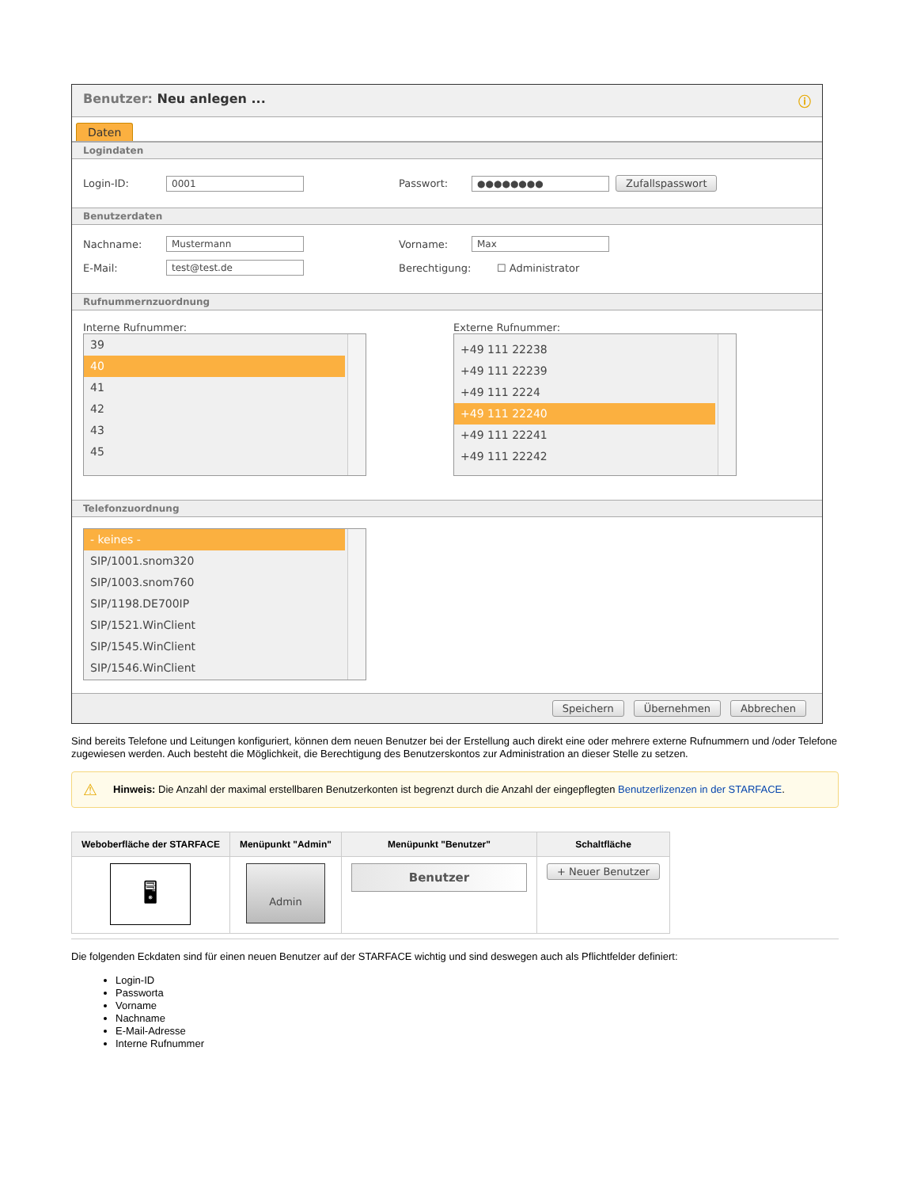Benutzer: Neu anlegen ... ⓘ
Daten
Logindaten
Login-ID: 0001 Passwort: ●●●●●●●● Zufallspasswort
Benutzerdaten
Nachname: Mustermann Vorname: Max
E-Mail: test@test.de Berechtigung: ☐ Administrator
Rufnummernzuordnung
Interne Rufnummer:
39
40
41
42
43
45
Externe Rufnummer:
+49 111 22238
+49 111 22239
+49 111 2224
+49 111 22240
+49 111 22241
+49 111 22242
Telefonzuordnung
- keines -
SIP/1001.snom320
SIP/1003.snom760
SIP/1198.DE700IP
SIP/1521.WinClient
SIP/1545.WinClient
SIP/1546.WinClient
Speichern Übernehmen Abbrechen
Sind bereits Telefone und Leitungen konfiguriert, können dem neuen Benutzer bei der Erstellung auch direkt eine oder mehrere externe Rufnummern und /oder Telefone zugewiesen werden. Auch besteht die Möglichkeit, die Berechtigung des Benutzerskontos zur Administration an dieser Stelle zu setzen.
⚠ Hinweis: Die Anzahl der maximal erstellbaren Benutzerkonten ist begrenzt durch die Anzahl der eingepflegten Benutzerlizenzen in der STARFACE.
| Weboberfläche der STARFACE | Menüpunkt "Admin" | Menüpunkt "Benutzer" | Schaltfläche |
| --- | --- | --- | --- |
| 🖥 | Admin | Benutzer | + Neuer Benutzer |
Die folgenden Eckdaten sind für einen neuen Benutzer auf der STARFACE wichtig und sind deswegen auch als Pflichtfelder definiert:
Login-ID
Passworta
Vorname
Nachname
E-Mail-Adresse
Interne Rufnummer